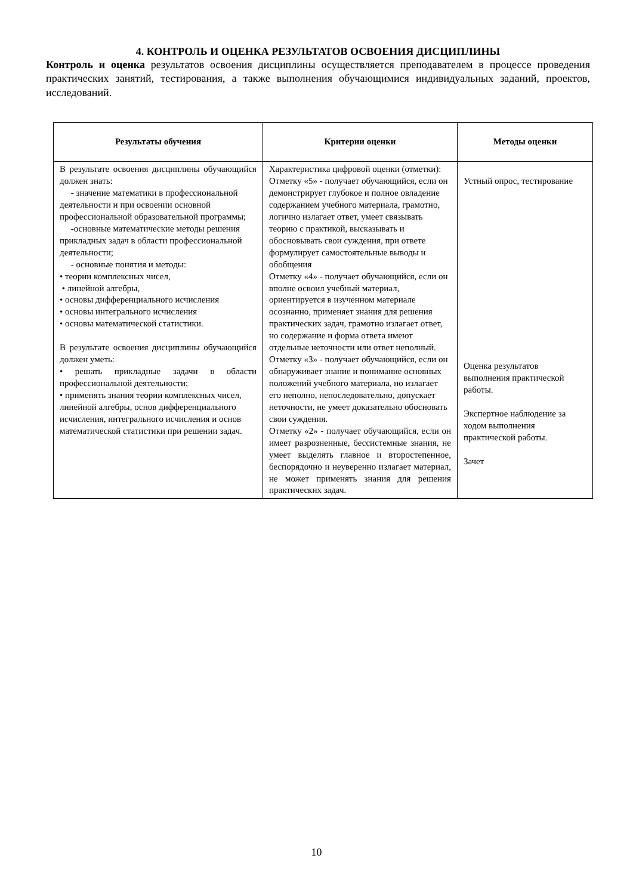4. КОНТРОЛЬ И ОЦЕНКА РЕЗУЛЬТАТОВ ОСВОЕНИЯ ДИСЦИПЛИНЫ
Контроль и оценка результатов освоения дисциплины осуществляется преподавателем в процессе проведения практических занятий, тестирования, а также выполнения обучающимися индивидуальных заданий, проектов, исследований.
| Результаты обучения | Критерии оценки | Методы оценки |
| --- | --- | --- |
| В результате освоения дисциплины обучающийся должен знать: - значение математики в профессиональной деятельности и при освоении основной профессиональной образовательной программы; -основные математические методы решения прикладных задач в области профессиональной деятельности; - основные понятия и методы: • теории комплексных чисел, • линейной алгебры, • основы дифференциального исчисления • основы интегрального исчисления • основы математической статистики. В результате освоения дисциплины обучающийся должен уметь: • решать прикладные задачи в области профессиональной деятельности; • применять знания теории комплексных чисел, линейной алгебры, основ дифференциального исчисления, интегрального исчисления и основ математической статистики при решении задач. | Характеристика цифровой оценки (отметки): Отметку «5» - получает обучающийся, если он демонстрирует глубокое и полное овладение содержанием учебного материала, грамотно, логично излагает ответ, умеет связывать теорию с практикой, высказывать и обосновывать свои суждения, при ответе формулирует самостоятельные выводы и обобщения Отметку «4» - получает обучающийся, если он вполне освоил учебный материал, ориентируется в изученном материале осознанно, применяет знания для решения практических задач, грамотно излагает ответ, но содержание и форма ответа имеют отдельные неточности или ответ неполный. Отметку «3» - получает обучающийся, если он обнаруживает знание и понимание основных положений учебного материала, но излагает его неполно, непоследовательно, допускает неточности, не умеет доказательно обосновать свои суждения. Отметку «2» - получает обучающийся, если он имеет разрозненные, бессистемные знания, не умеет выделять главное и второстепенное, беспорядочно и неуверенно излагает материал, не может применять знания для решения практических задач. | Устный опрос, тестирование Оценка результатов выполнения практической работы. Экспертное наблюдение за ходом выполнения практической работы. Зачет |
10